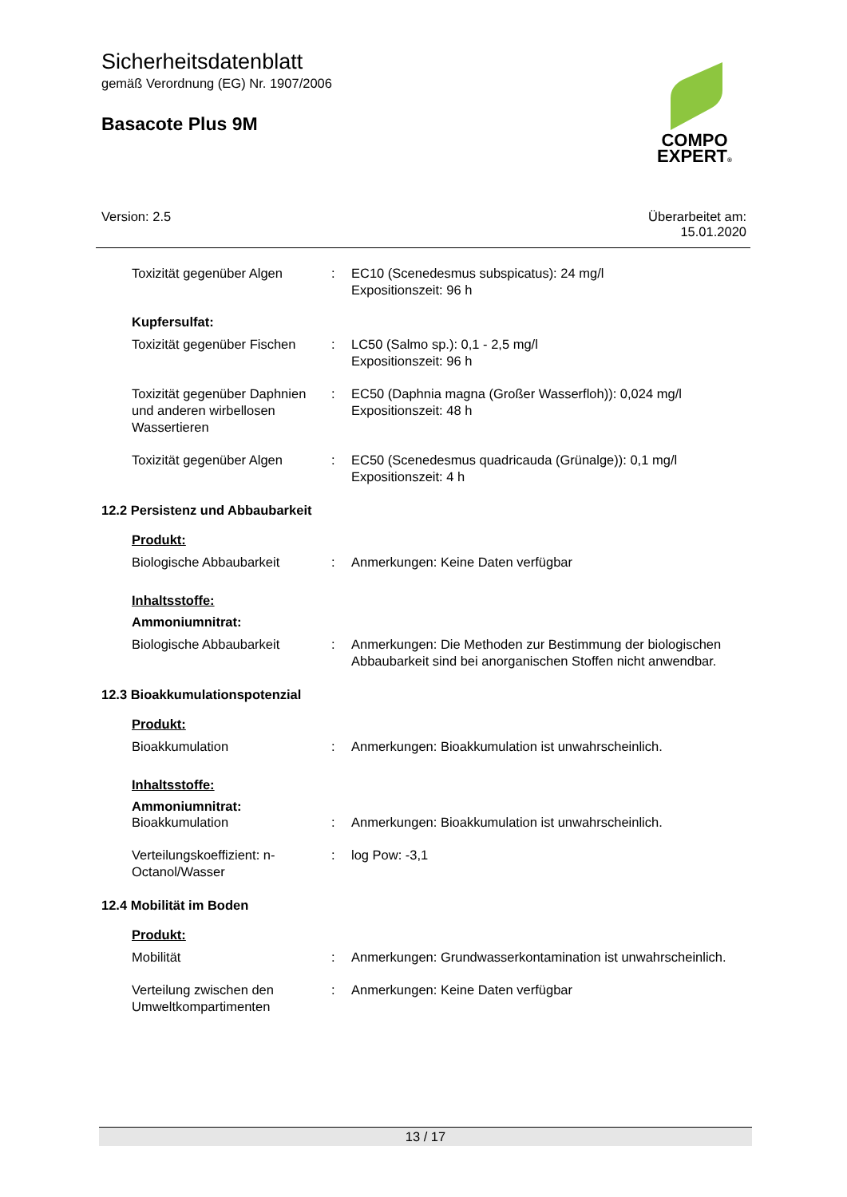Sicherheitsdatenblatt
gemäß Verordnung (EG) Nr. 1907/2006
Basacote Plus 9M
COMPO
EXPERT®
Version: 2.5 Überarbeitet am:
15.01.2020
Toxizität gegenüber Algen : EC10 (Scenedesmus subspicatus): 24 mg/l
Expositionszeit: 96 h
Kupfersulfat:
Toxizität gegenüber Fischen
: LC50 (Salmo sp.): 0,1 - 2,5 mg/l
Expositionszeit: 96 h
Toxizität gegenüber Daphnien und anderen wirbellosen Wassertieren
: EC50 (Daphnia magna (Großer Wasserfloh)): 0,024 mg/l
Expositionszeit: 48 h
Toxizität gegenüber Algen : EC50 (Scenedesmus quadricauda (Grünalge)): 0,1 mg/l
Expositionszeit: 4 h
12.2 Persistenz und Abbaubarkeit
Produkt:
Biologische Abbaubarkeit : Anmerkungen: Keine Daten verfügbar
Inhaltsstoffe:
Ammoniumnitrat:
Biologische Abbaubarkeit : Anmerkungen: Die Methoden zur Bestimmung der biologischen Abbaubarkeit sind bei anorganischen Stoffen nicht anwendbar.
12.3 Bioakkumulationspotenzial
Produkt:
Bioakkumulation : Anmerkungen: Bioakkumulation ist unwahrscheinlich.
Inhaltsstoffe:
Ammoniumnitrat:
Bioakkumulation : Anmerkungen: Bioakkumulation ist unwahrscheinlich.
Verteilungskoeffizient: n-Octanol/Wasser
: log Pow: -3,1
12.4 Mobilität im Boden
Produkt:
Mobilität : Anmerkungen: Grundwasserkontamination ist unwahrscheinlich.
Verteilung zwischen den Umweltkompartimenten
: Anmerkungen: Keine Daten verfügbar
13 / 17